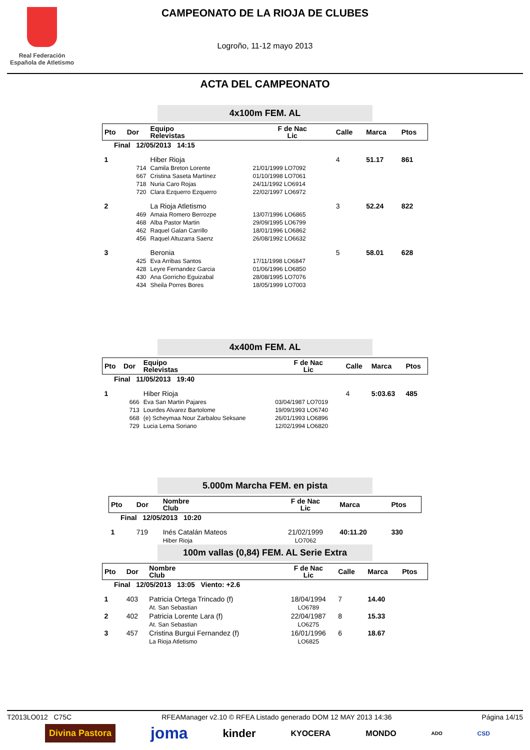Real Federación
Española de Atletismo
CAMPEONATO DE LA RIOJA DE CLUBES
Logroño, 11-12 mayo 2013
ACTA DEL CAMPEONATO
4x100m FEM. AL
| Pto | Dor | Equipo Relevistas | F de Nac Lic | Calle | Marca | Ptos |
| --- | --- | --- | --- | --- | --- | --- |
| Final 12/05/2013 14:15 | | | | | | |
| 1 | | Hiber Rioja | | 4 | 51.17 | 861 |
| | 714 | Camila Breton Lorente | 21/01/1999 LO7092 | | | |
| | 667 | Cristina Saseta Martínez | 01/10/1998 LO7061 | | | |
| | 718 | Nuria Caro Rojas | 24/11/1992 LO6914 | | | |
| | 720 | Clara Ezquerro Ezquerro | 22/02/1997 LO6972 | | | |
| 2 | | La Rioja Atletismo | | 3 | 52.24 | 822 |
| | 469 | Amaia Romero Berrozpe | 13/07/1996 LO6865 | | | |
| | 468 | Alba Pastor Martin | 29/09/1995 LO6799 | | | |
| | 462 | Raquel Galan Carrillo | 18/01/1996 LO6862 | | | |
| | 456 | Raquel Altuzarra Saenz | 26/08/1992 LO6632 | | | |
| 3 | | Beronia | | 5 | 58.01 | 628 |
| | 425 | Eva Arribas Santos | 17/11/1998 LO6847 | | | |
| | 428 | Leyre Fernandez Garcia | 01/06/1996 LO6850 | | | |
| | 430 | Ana Gorricho Eguizabal | 28/08/1995 LO7076 | | | |
| | 434 | Sheila Porres Bores | 18/05/1999 LO7003 | | | |
4x400m FEM. AL
| Pto | Dor | Equipo Relevistas | F de Nac Lic | Calle | Marca | Ptos |
| --- | --- | --- | --- | --- | --- | --- |
| Final 11/05/2013 19:40 | | | | | | |
| 1 | | Hiber Rioja | | 4 | 5:03.63 | 485 |
| | 666 | Eva San Martin Pajares | 03/04/1987 LO7019 | | | |
| | 713 | Lourdes Alvarez Bartolome | 19/09/1993 LO6740 | | | |
| | 668 | (e) Scheymaa Nour Zarbalou Seksane | 26/01/1993 LO6896 | | | |
| | 729 | Lucia Lema Soriano | 12/02/1994 LO6820 | | | |
5.000m Marcha FEM. en pista
| Pto | Dor | Nombre Club | F de Nac Lic | Marca | Ptos |
| --- | --- | --- | --- | --- | --- |
| Final 12/05/2013 10:20 | | | | | |
| 1 | 719 | Inés Catalán Mateos Hiber Rioja | 21/02/1999 LO7062 | 40:11.20 | 330 |
100m vallas (0,84) FEM. AL Serie Extra
| Pto | Dor | Nombre Club | F de Nac Lic | Calle | Marca | Ptos |
| --- | --- | --- | --- | --- | --- | --- |
| Final 12/05/2013 13:05 Viento: +2.6 | | | | | | |
| 1 | 403 | Patricia Ortega Trincado (f) At. San Sebastian | 18/04/1994 LO6789 | 7 | 14.40 | |
| 2 | 402 | Patricia Lorente Lara (f) At. San Sebastian | 22/04/1987 LO6275 | 8 | 15.33 | |
| 3 | 457 | Cristina Burgui Fernandez (f) La Rioja Atletismo | 16/01/1996 LO6825 | 6 | 18.67 | |
T2013LO012 C75C RFEAManager v2.10 © RFEA Listado generado DOM 12 MAY 2013 14:36 Página 14/15
Divina Pastora joma kinder KYOCERA MONDO ADO CSD